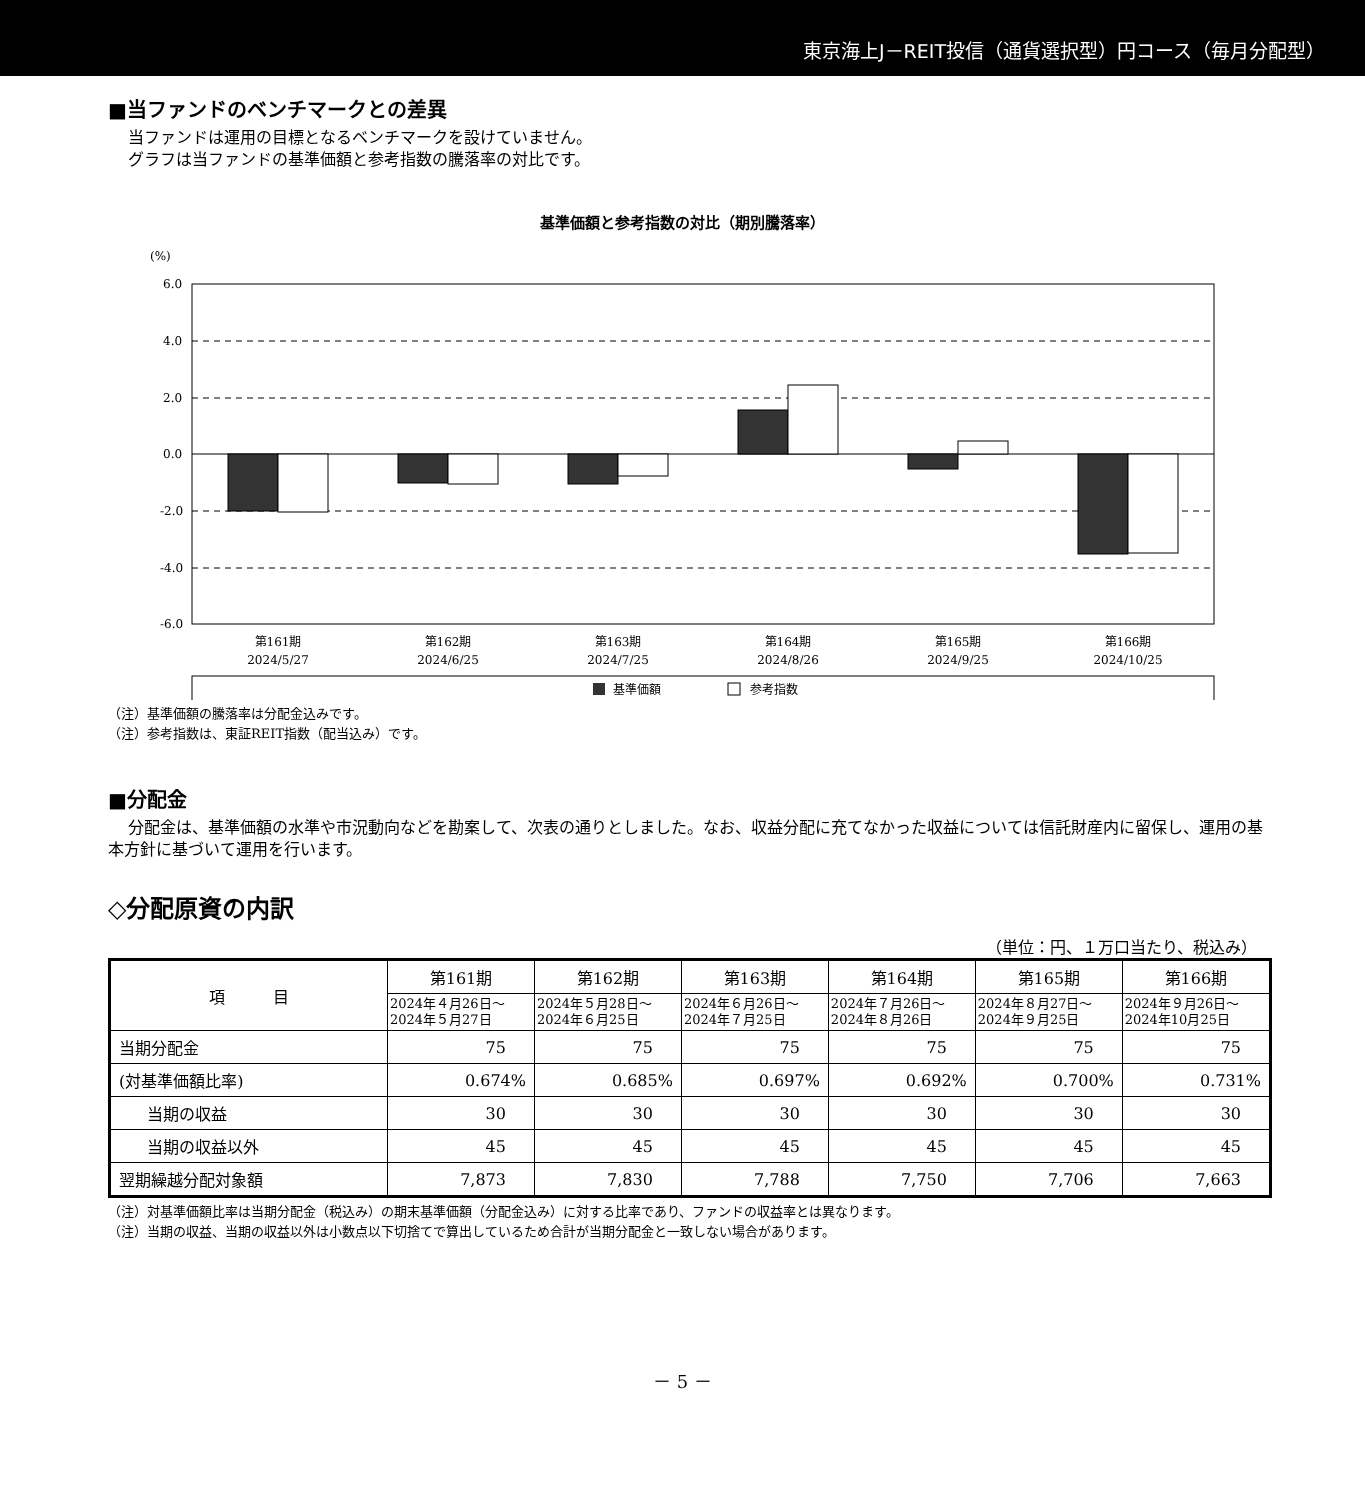東京海上J－REIT投信（通貨選択型）円コース（毎月分配型）
■当ファンドのベンチマークとの差異
当ファンドは運用の目標となるベンチマークを設けていません。
グラフは当ファンドの基準価額と参考指数の騰落率の対比です。
基準価額と参考指数の対比（期別騰落率）
(%)
6.0
4.0
2.0
0.0
-2.0
-4.0
-6.0
第161期
2024/5/27
第162期
2024/6/25
第163期
2024/7/25
第164期
2024/8/26
第165期
2024/9/25
第166期
2024/10/25
基準価額
参考指数
（注）基準価額の騰落率は分配金込みです。
（注）参考指数は、東証REIT指数（配当込み）です。
■分配金
分配金は、基準価額の水準や市況動向などを勘案して、次表の通りとしました。なお、収益分配に充てなかった収益については信託財産内に留保し、運用の基本方針に基づいて運用を行います。
◇分配原資の内訳
（単位：円、１万口当たり、税込み）
| 項 目 | 第161期 | 第162期 | 第163期 | 第164期 | 第165期 | 第166期 |
| --- | --- | --- | --- | --- | --- | --- |
| | 2024年４月26日～ 2024年５月27日 | 2024年５月28日～ 2024年６月25日 | 2024年６月26日～ 2024年７月25日 | 2024年７月26日～ 2024年８月26日 | 2024年８月27日～ 2024年９月25日 | 2024年９月26日～ 2024年10月25日 |
| 当期分配金 | 75 | 75 | 75 | 75 | 75 | 75 |
| (対基準価額比率) | 0.674% | 0.685% | 0.697% | 0.692% | 0.700% | 0.731% |
| 当期の収益 | 30 | 30 | 30 | 30 | 30 | 30 |
| 当期の収益以外 | 45 | 45 | 45 | 45 | 45 | 45 |
| 翌期繰越分配対象額 | 7,873 | 7,830 | 7,788 | 7,750 | 7,706 | 7,663 |
（注）対基準価額比率は当期分配金（税込み）の期末基準価額（分配金込み）に対する比率であり、ファンドの収益率とは異なります。
（注）当期の収益、当期の収益以外は小数点以下切捨てで算出しているため合計が当期分配金と一致しない場合があります。
－ 5 －